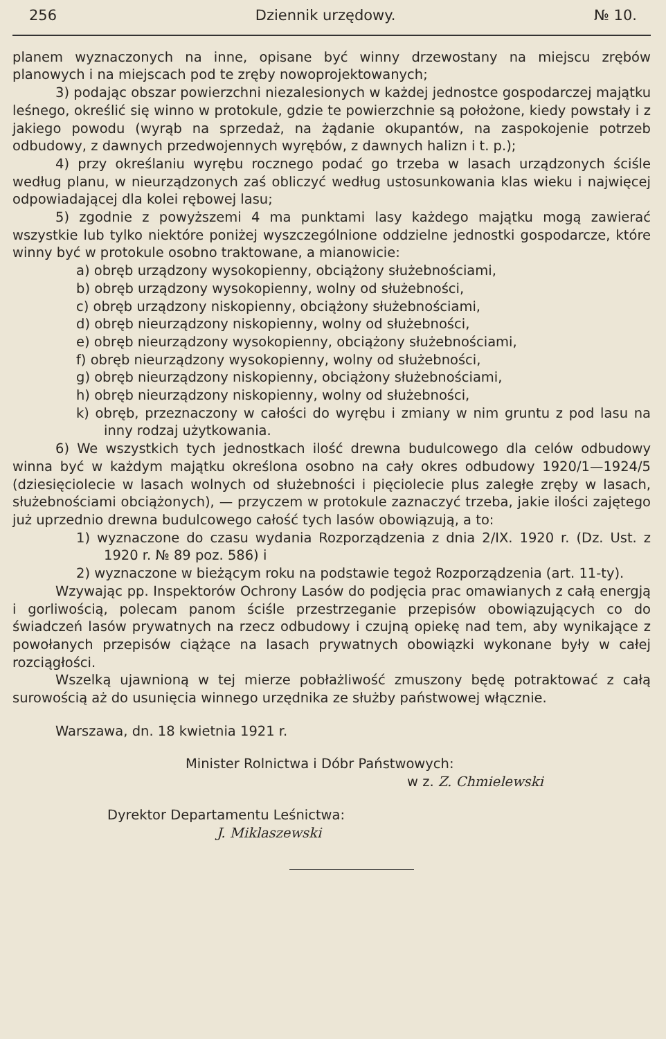256 Dziennik urzędowy. № 10.
planem wyznaczonych na inne, opisane być winny drzewostany na miejscu zrębów planowych i na miejscach pod te zręby nowoprojektowanych;
3) podając obszar powierzchni niezalesionych w każdej jednostce gospodarczej majątku leśnego, określić się winno w protokule, gdzie te powierzchnie są położone, kiedy powstały i z jakiego powodu (wyrąb na sprzedaż, na żądanie okupantów, na zaspokojenie potrzeb odbudowy, z dawnych przedwojennych wyrębów, z dawnych halizn i t. p.);
4) przy określaniu wyrębu rocznego podać go trzeba w lasach urządzonych ściśle według planu, w nieurządzonych zaś obliczyć według ustosunkowania klas wieku i najwięcej odpowiadającej dla kolei rębowej lasu;
5) zgodnie z powyższemi 4 ma punktami lasy każdego majątku mogą zawierać wszystkie lub tylko niektóre poniżej wyszczególnione oddzielne jednostki gospodarcze, które winny być w protokule osobno traktowane, a mianowicie:
a) obręb urządzony wysokopienny, obciążony służebnościami,
b) obręb urządzony wysokopienny, wolny od służebności,
c) obręb urządzony niskopienny, obciążony służebnościami,
d) obręb nieurządzony niskopienny, wolny od służebności,
e) obręb nieurządzony wysokopienny, obciążony służebnościami,
f) obręb nieurządzony wysokopienny, wolny od służebności,
g) obręb nieurządzony niskopienny, obciążony służebnościami,
h) obręb nieurządzony niskopienny, wolny od służebności,
k) obręb, przeznaczony w całości do wyrębu i zmiany w nim gruntu z pod lasu na inny rodzaj użytkowania.
6) We wszystkich tych jednostkach ilość drewna budulcowego dla celów odbudowy winna być w każdym majątku określona osobno na cały okres odbudowy 1920/1—1924/5 (dziesięciolecie w lasach wolnych od służebności i pięciolecie plus zaległe zręby w lasach, służebnościami obciążonych), — przyczem w protokule zaznaczyć trzeba, jakie ilości zajętego już uprzednio drewna budulcowego całość tych lasów obowiązują, a to:
1) wyznaczone do czasu wydania Rozporządzenia z dnia 2/IX. 1920 r. (Dz. Ust. z 1920 r. № 89 poz. 586) i
2) wyznaczone w bieżącym roku na podstawie tegoż Rozporządzenia (art. 11-ty).
Wzywając pp. Inspektorów Ochrony Lasów do podjęcia prac omawianych z całą energją i gorliwością, polecam panom ściśle przestrzeganie przepisów obowiązujących co do świadczeń lasów prywatnych na rzecz odbudowy i czujną opiekę nad tem, aby wynikające z powołanych przepisów ciążące na lasach prywatnych obowiązki wykonane były w całej rozciągłości.
Wszelką ujawnioną w tej mierze pobłażliwość zmuszony będę potraktować z całą surowością aż do usunięcia winnego urzędnika ze służby państwowej włącznie.
Warszawa, dn. 18 kwietnia 1921 r.
Minister Rolnictwa i Dóbr Państwowych:
w z. Z. Chmielewski
Dyrektor Departamentu Leśnictwa:
J. Miklaszewski